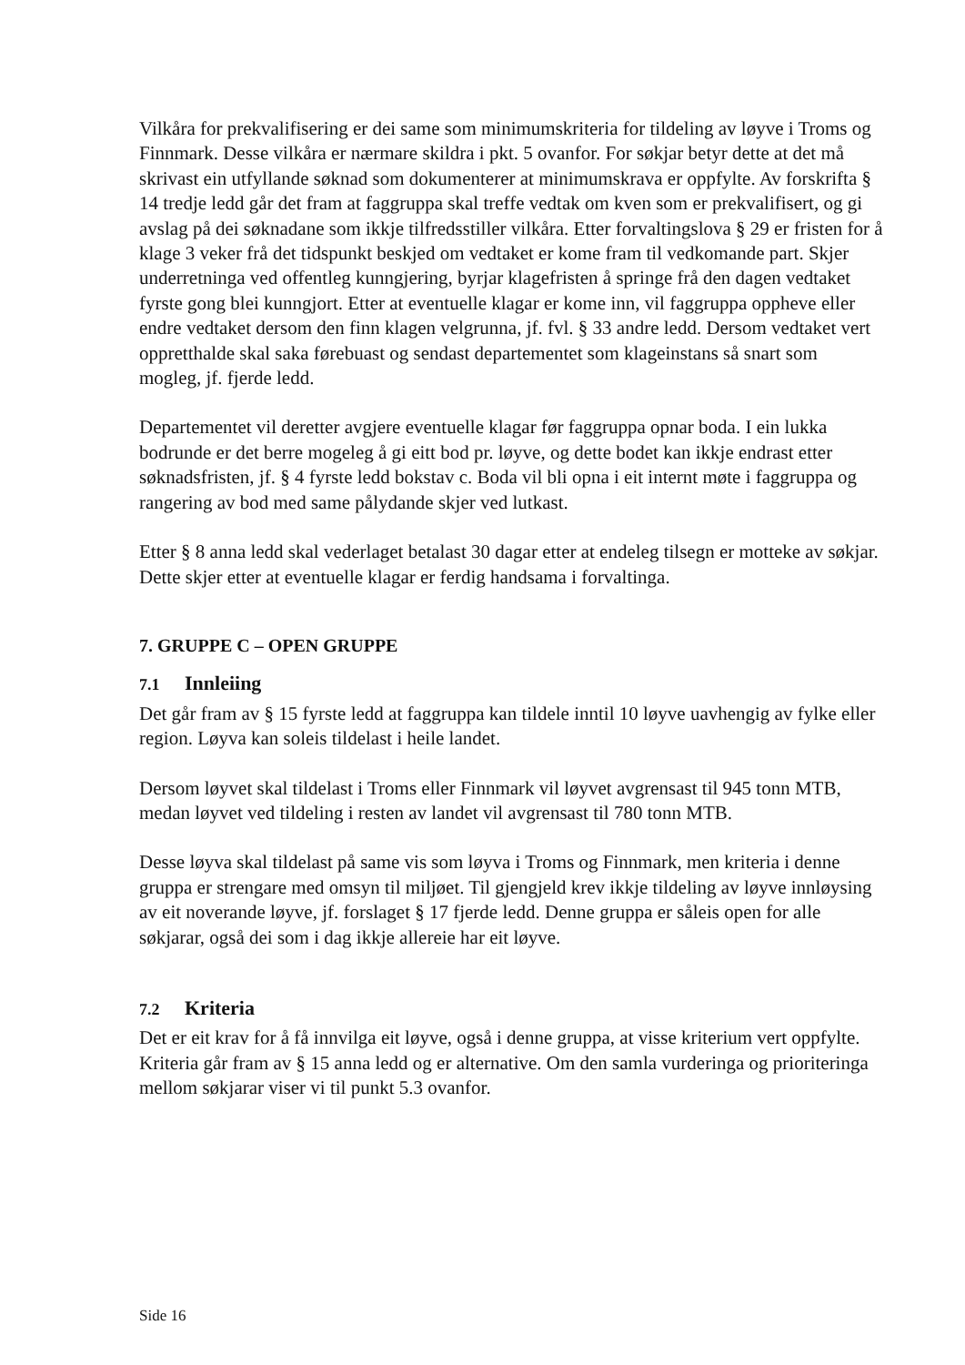Vilkåra for prekvalifisering er dei same som minimumskriteria for tildeling av løyve i Troms og Finnmark. Desse vilkåra er nærmare skildra i pkt. 5 ovanfor. For søkjar betyr dette at det må skrivast ein utfyllande søknad som dokumenterer at minimumskrava er oppfylte. Av forskrifta § 14 tredje ledd går det fram at faggruppa skal treffe vedtak om kven som er prekvalifisert, og gi avslag på dei søknadane som ikkje tilfredsstiller vilkåra. Etter forvaltingslova § 29 er fristen for å klage 3 veker frå det tidspunkt beskjed om vedtaket er kome fram til vedkomande part. Skjer underretninga ved offentleg kunngjering, byrjar klagefristen å springe frå den dagen vedtaket fyrste gong blei kunngjort. Etter at eventuelle klagar er kome inn, vil faggruppa oppheve eller endre vedtaket dersom den finn klagen velgrunna, jf. fvl. § 33 andre ledd. Dersom vedtaket vert oppretthalde skal saka førebuast og sendast departementet som klageinstans så snart som mogleg, jf. fjerde ledd.
Departementet vil deretter avgjere eventuelle klagar før faggruppa opnar boda. I ein lukka bodrunde er det berre mogeleg å gi eitt bod pr. løyve, og dette bodet kan ikkje endrast etter søknadsfristen, jf. § 4 fyrste ledd bokstav c. Boda vil bli opna i eit internt møte i faggruppa og rangering av bod med same pålydande skjer ved lutkast.
Etter § 8 anna ledd skal vederlaget betalast 30 dagar etter at endeleg tilsegn er motteke av søkjar. Dette skjer etter at eventuelle klagar er ferdig handsama i forvaltinga.
7. GRUPPE C – OPEN GRUPPE
7.1 Innleiing
Det går fram av § 15 fyrste ledd at faggruppa kan tildele inntil 10 løyve uavhengig av fylke eller region. Løyva kan soleis tildelast i heile landet.
Dersom løyvet skal tildelast i Troms eller Finnmark vil løyvet avgrensast til 945 tonn MTB, medan løyvet ved tildeling i resten av landet vil avgrensast til 780 tonn MTB.
Desse løyva skal tildelast på same vis som løyva i Troms og Finnmark, men kriteria i denne gruppa er strengare med omsyn til miljøet. Til gjengjeld krev ikkje tildeling av løyve innløysing av eit noverande løyve, jf. forslaget § 17 fjerde ledd. Denne gruppa er såleis open for alle søkjarar, også dei som i dag ikkje allereie har eit løyve.
7.2 Kriteria
Det er eit krav for å få innvilga eit løyve, også i denne gruppa, at visse kriterium vert oppfylte. Kriteria går fram av § 15 anna ledd og er alternative. Om den samla vurderinga og prioriteringa mellom søkjarar viser vi til punkt 5.3 ovanfor.
Side 16